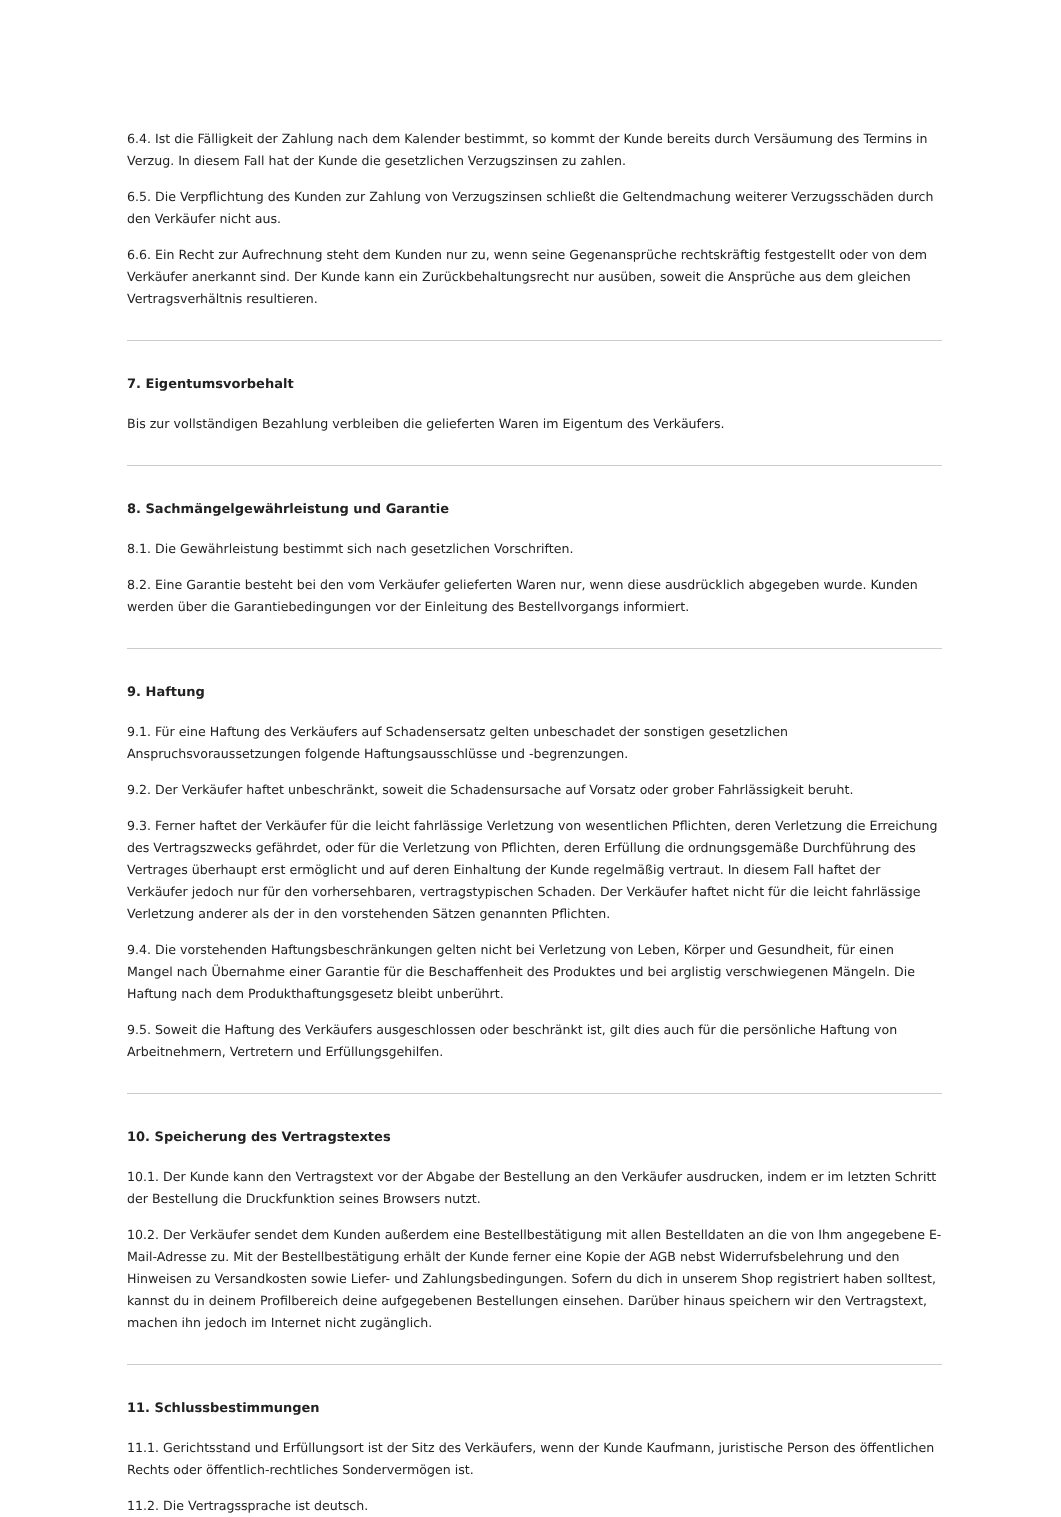6.4. Ist die Fälligkeit der Zahlung nach dem Kalender bestimmt, so kommt der Kunde bereits durch Versäumung des Termins in Verzug. In diesem Fall hat der Kunde die gesetzlichen Verzugszinsen zu zahlen.
6.5. Die Verpflichtung des Kunden zur Zahlung von Verzugszinsen schließt die Geltendmachung weiterer Verzugsschäden durch den Verkäufer nicht aus.
6.6. Ein Recht zur Aufrechnung steht dem Kunden nur zu, wenn seine Gegenansprüche rechtskräftig festgestellt oder von dem Verkäufer anerkannt sind. Der Kunde kann ein Zurückbehaltungsrecht nur ausüben, soweit die Ansprüche aus dem gleichen Vertragsverhältnis resultieren.
7. Eigentumsvorbehalt
Bis zur vollständigen Bezahlung verbleiben die gelieferten Waren im Eigentum des Verkäufers.
8. Sachmängelgewährleistung und Garantie
8.1. Die Gewährleistung bestimmt sich nach gesetzlichen Vorschriften.
8.2. Eine Garantie besteht bei den vom Verkäufer gelieferten Waren nur, wenn diese ausdrücklich abgegeben wurde. Kunden werden über die Garantiebedingungen vor der Einleitung des Bestellvorgangs informiert.
9. Haftung
9.1. Für eine Haftung des Verkäufers auf Schadensersatz gelten unbeschadet der sonstigen gesetzlichen Anspruchsvoraussetzungen folgende Haftungsausschlüsse und -begrenzungen.
9.2. Der Verkäufer haftet unbeschränkt, soweit die Schadensursache auf Vorsatz oder grober Fahrlässigkeit beruht.
9.3. Ferner haftet der Verkäufer für die leicht fahrlässige Verletzung von wesentlichen Pflichten, deren Verletzung die Erreichung des Vertragszwecks gefährdet, oder für die Verletzung von Pflichten, deren Erfüllung die ordnungsgemäße Durchführung des Vertrages überhaupt erst ermöglicht und auf deren Einhaltung der Kunde regelmäßig vertraut. In diesem Fall haftet der Verkäufer jedoch nur für den vorhersehbaren, vertragstypischen Schaden. Der Verkäufer haftet nicht für die leicht fahrlässige Verletzung anderer als der in den vorstehenden Sätzen genannten Pflichten.
9.4. Die vorstehenden Haftungsbeschränkungen gelten nicht bei Verletzung von Leben, Körper und Gesundheit, für einen Mangel nach Übernahme einer Garantie für die Beschaffenheit des Produktes und bei arglistig verschwiegenen Mängeln. Die Haftung nach dem Produkthaftungsgesetz bleibt unberührt.
9.5. Soweit die Haftung des Verkäufers ausgeschlossen oder beschränkt ist, gilt dies auch für die persönliche Haftung von Arbeitnehmern, Vertretern und Erfüllungsgehilfen.
10. Speicherung des Vertragstextes
10.1. Der Kunde kann den Vertragstext vor der Abgabe der Bestellung an den Verkäufer ausdrucken, indem er im letzten Schritt der Bestellung die Druckfunktion seines Browsers nutzt.
10.2. Der Verkäufer sendet dem Kunden außerdem eine Bestellbestätigung mit allen Bestelldaten an die von Ihm angegebene E-Mail-Adresse zu. Mit der Bestellbestätigung erhält der Kunde ferner eine Kopie der AGB nebst Widerrufsbelehrung und den Hinweisen zu Versandkosten sowie Liefer- und Zahlungsbedingungen. Sofern du dich in unserem Shop registriert haben solltest, kannst du in deinem Profilbereich deine aufgegebenen Bestellungen einsehen. Darüber hinaus speichern wir den Vertragstext, machen ihn jedoch im Internet nicht zugänglich.
11. Schlussbestimmungen
11.1. Gerichtsstand und Erfüllungsort ist der Sitz des Verkäufers, wenn der Kunde Kaufmann, juristische Person des öffentlichen Rechts oder öffentlich-rechtliches Sondervermögen ist.
11.2. Die Vertragssprache ist deutsch.